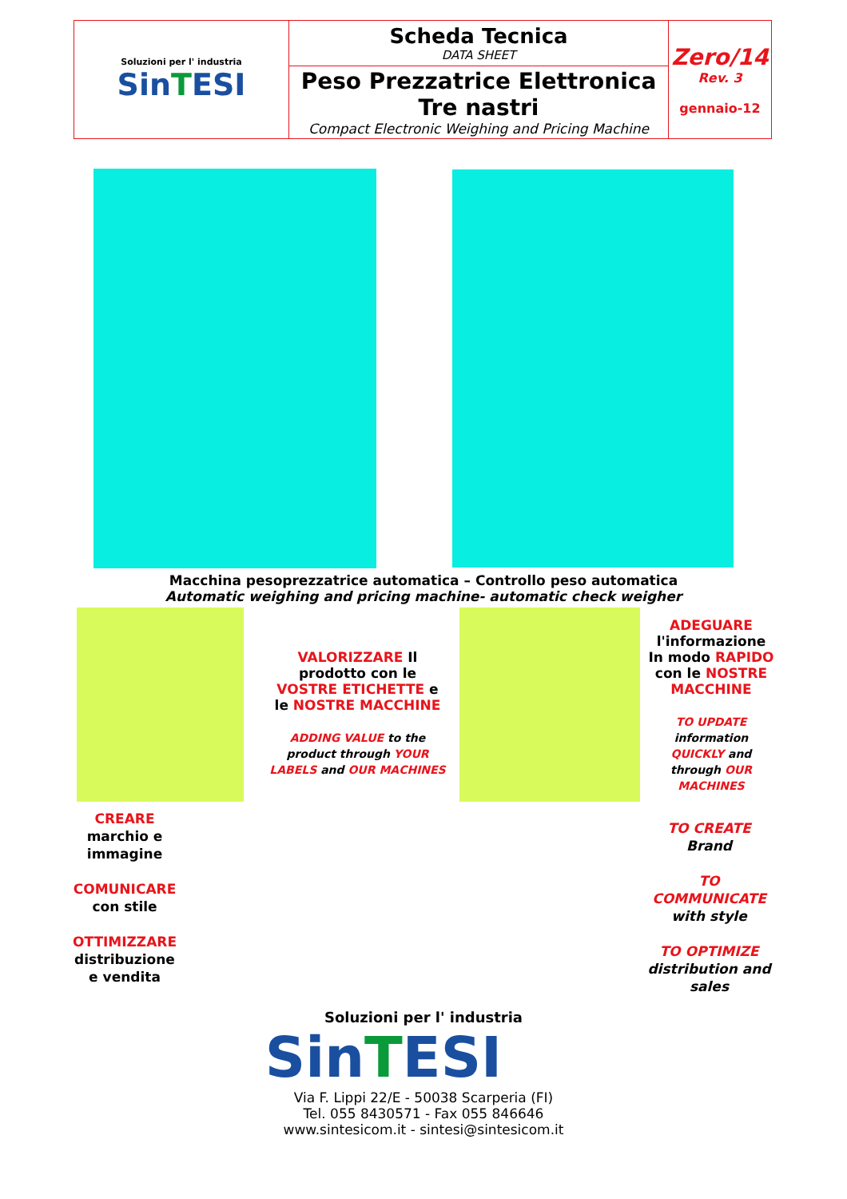| Soluzioni per l' industria Sin T ESI | Scheda Tecnica DATA SHEET | Zero/14 Rev. 3 gennaio-12 |
| | Peso Prezzatrice Elettronica Tre nastri Compact Electronic Weighing and Pricing Machine | |
Macchina pesoprezzatrice automatica – Controllo peso automatica
Automatic weighing and pricing machine- automatic check weigher
VALORIZZARE Il prodotto con le VOSTRE ETICHETTE e le NOSTRE MACCHINE
ADDING VALUE to the product through YOUR LABELS and OUR MACHINES
ADEGUARE l'informazione In modo RAPIDO con le NOSTRE MACCHINE
TO UPDATE information QUICKLY and through OUR MACHINES
CREARE
marchio e immagine
COMUNICARE
con stile
OTTIMIZZARE
distribuzione e vendita
TO CREATE
Brand
TO COMMUNICATE
with style
TO OPTIMIZE
distribution and sales
Soluzioni per l' industria
SinTESI
Via F. Lippi 22/E - 50038 Scarperia (FI)
Tel. 055 8430571 - Fax 055 846646
www.sintesicom.it - sintesi@sintesicom.it